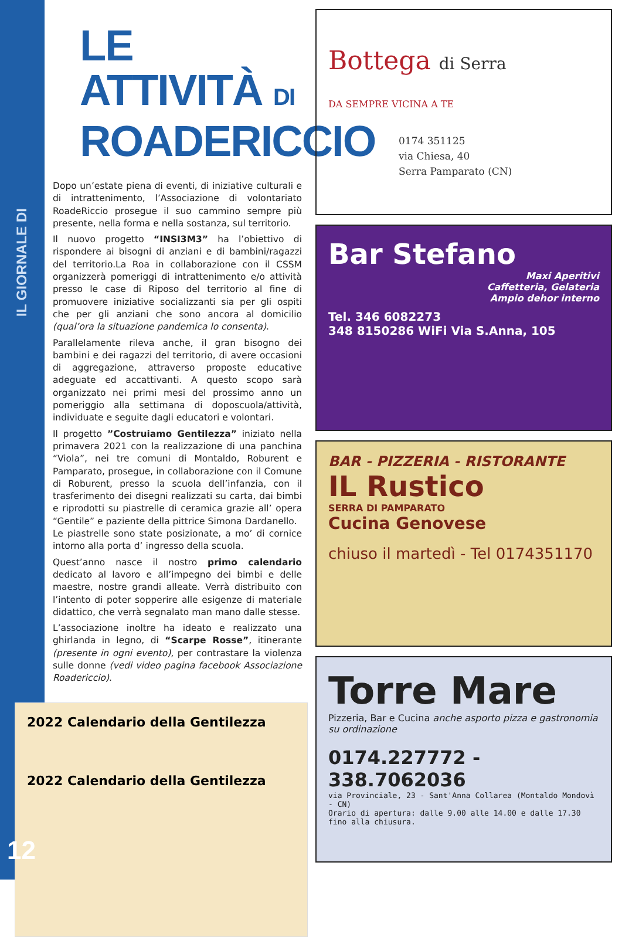IL GIORNALE DI SANGIACOMO
LE ATTIVITÀ DI
ROADERICCIO
Dopo un’estate piena di eventi, di iniziative culturali e di intrattenimento, l’Associazione di volontariato RoadeRiccio prosegue il suo cammino sempre più presente, nella forma e nella sostanza, sul territorio.
Il nuovo progetto “INSI3M3” ha l’obiettivo di rispondere ai bisogni di anziani e di bambini/ragazzi del territorio.La Roa in collaborazione con il CSSM organizzerà pomeriggi di intrattenimento e/o attività presso le case di Riposo del territorio al fine di promuovere iniziative socializzanti sia per gli ospiti che per gli anziani che sono ancora al domicilio (qual’ora la situazione pandemica lo consenta).
Parallelamente rileva anche, il gran bisogno dei bambini e dei ragazzi del territorio, di avere occasioni di aggregazione, attraverso proposte educative adeguate ed accattivanti. A questo scopo sarà organizzato nei primi mesi del prossimo anno un pomeriggio alla settimana di doposcuola/attività, individuate e seguite dagli educatori e volontari.
Il progetto ”Costruiamo Gentilezza” iniziato nella primavera 2021 con la realizzazione di una panchina “Viola”, nei tre comuni di Montaldo, Roburent e Pamparato, prosegue, in collaborazione con il Comune di Roburent, presso la scuola dell’infanzia, con il trasferimento dei disegni realizzati su carta, dai bimbi e riprodotti su piastrelle di ceramica grazie all’ opera “Gentile” e paziente della pittrice Simona Dardanello.
Le piastrelle sono state posizionate, a mo’ di cornice intorno alla porta d’ ingresso della scuola.
Quest’anno nasce il nostro primo calendario dedicato al lavoro e all’impegno dei bimbi e delle maestre, nostre grandi alleate. Verrà distribuito con l’intento di poter sopperire alle esigenze di materiale didattico, che verrà segnalato man mano dalle stesse.
L’associazione inoltre ha ideato e realizzato una ghirlanda in legno, di “Scarpe Rosse”, itinerante (presente in ogni evento), per contrastare la violenza sulle donne (vedi video pagina facebook Associazione Roadericcio).
2022 Calendario della Gentilezza
2022 Calendario della Gentilezza
12
Bottega di Serra
DA SEMPRE VICINA A TE
0174 351125
via Chiesa, 40
Serra Pamparato (CN)
Bar Stefano
Maxi Aperitivi
Caffetteria, Gelateria
Ampio dehor interno
Tel. 346 6082273
348 8150286 WiFi Via S.Anna, 105
BAR - PIZZERIA - RISTORANTE
IL Rustico
SERRA DI PAMPARATO
Cucina Genovese
chiuso il martedì - Tel 0174351170
Torre Mare
Pizzeria, Bar e Cucina anche asporto pizza e gastronomia su ordinazione
0174.227772 - 338.7062036
via Provinciale, 23 - Sant'Anna Collarea (Montaldo Mondovì - CN)
Orario di apertura: dalle 9.00 alle 14.00 e dalle 17.30 fino alla chiusura.